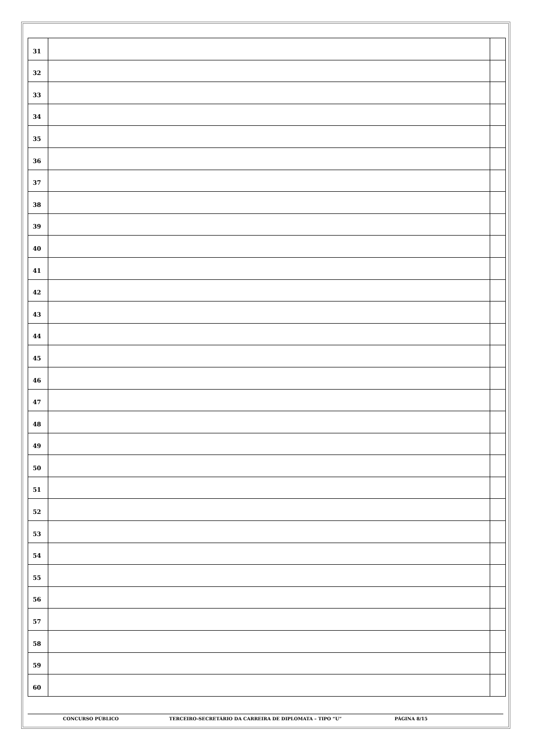| 31 | | |
| 32 | | |
| 33 | | |
| 34 | | |
| 35 | | |
| 36 | | |
| 37 | | |
| 38 | | |
| 39 | | |
| 40 | | |
| 41 | | |
| 42 | | |
| 43 | | |
| 44 | | |
| 45 | | |
| 46 | | |
| 47 | | |
| 48 | | |
| 49 | | |
| 50 | | |
| 51 | | |
| 52 | | |
| 53 | | |
| 54 | | |
| 55 | | |
| 56 | | |
| 57 | | |
| 58 | | |
| 59 | | |
| 60 | | |
CONCURSO PÚBLICO TERCEIRO-SECRETÁRIO DA CARREIRA DE DIPLOMATA – TIPO “U” PÁGINA 8/15